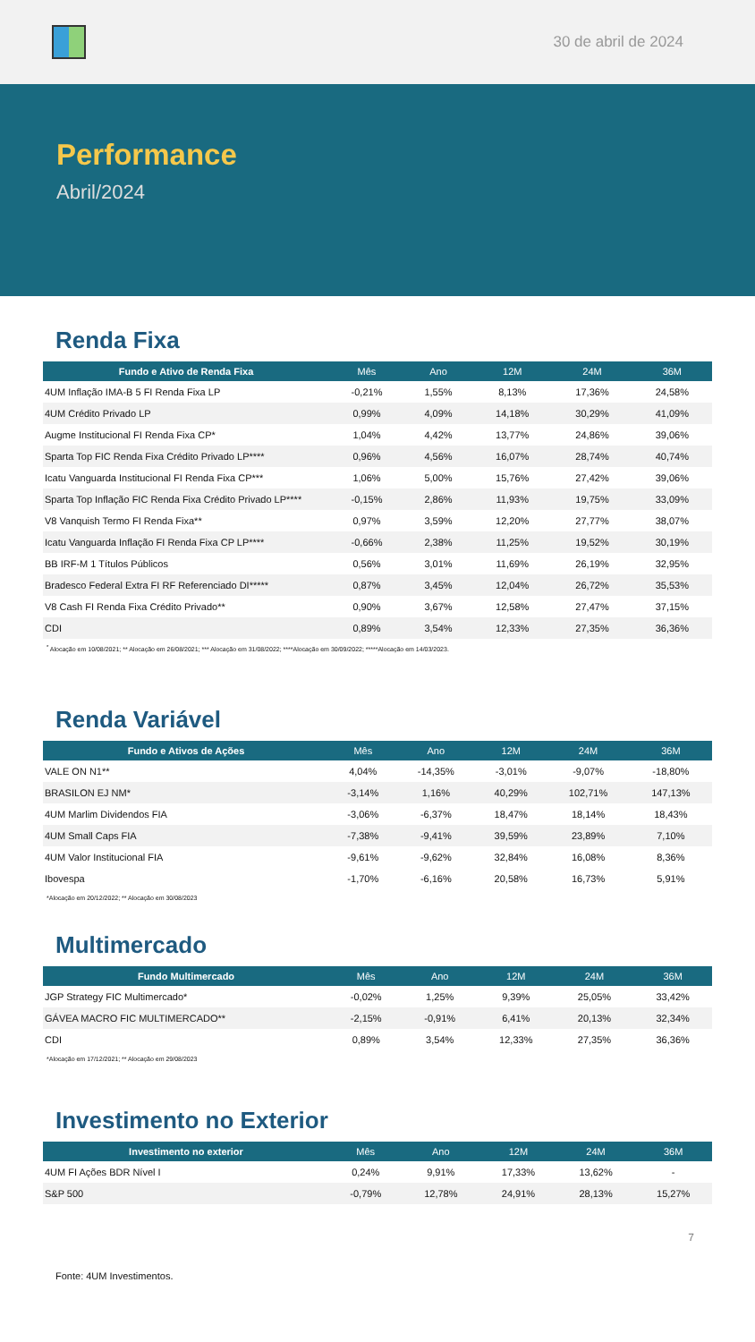30 de abril de 2024
Performance
Abril/2024
Renda Fixa
| Fundo e Ativo de Renda Fixa | Mês | Ano | 12M | 24M | 36M |
| --- | --- | --- | --- | --- | --- |
| 4UM Inflação IMA-B 5 FI Renda Fixa LP | -0,21% | 1,55% | 8,13% | 17,36% | 24,58% |
| 4UM Crédito Privado LP | 0,99% | 4,09% | 14,18% | 30,29% | 41,09% |
| Augme Institucional FI Renda Fixa CP* | 1,04% | 4,42% | 13,77% | 24,86% | 39,06% |
| Sparta Top FIC Renda Fixa Crédito Privado LP**** | 0,96% | 4,56% | 16,07% | 28,74% | 40,74% |
| Icatu Vanguarda Institucional FI Renda Fixa CP*** | 1,06% | 5,00% | 15,76% | 27,42% | 39,06% |
| Sparta Top Inflação FIC Renda Fixa Crédito Privado LP**** | -0,15% | 2,86% | 11,93% | 19,75% | 33,09% |
| V8 Vanquish Termo FI Renda Fixa** | 0,97% | 3,59% | 12,20% | 27,77% | 38,07% |
| Icatu Vanguarda Inflação FI Renda Fixa CP LP**** | -0,66% | 2,38% | 11,25% | 19,52% | 30,19% |
| BB IRF-M 1 Títulos Públicos | 0,56% | 3,01% | 11,69% | 26,19% | 32,95% |
| Bradesco Federal Extra FI RF Referenciado DI***** | 0,87% | 3,45% | 12,04% | 26,72% | 35,53% |
| V8 Cash FI Renda Fixa Crédito Privado** | 0,90% | 3,67% | 12,58% | 27,47% | 37,15% |
| CDI | 0,89% | 3,54% | 12,33% | 27,35% | 36,36% |
<sup>*</sup> Alocação em 10/08/2021; ** Alocação em 26/08/2021; *** Alocação em 31/08/2022; ****Alocação em 30/09/2022; *****Alocação em 14/03/2023.
Renda Variável
| Fundo e Ativos de Ações | Mês | Ano | 12M | 24M | 36M |
| --- | --- | --- | --- | --- | --- |
| VALE ON N1** | 4,04% | -14,35% | -3,01% | -9,07% | -18,80% |
| BRASILON EJ NM* | -3,14% | 1,16% | 40,29% | 102,71% | 147,13% |
| 4UM Marlim Dividendos FIA | -3,06% | -6,37% | 18,47% | 18,14% | 18,43% |
| 4UM Small Caps FIA | -7,38% | -9,41% | 39,59% | 23,89% | 7,10% |
| 4UM Valor Institucional FIA | -9,61% | -9,62% | 32,84% | 16,08% | 8,36% |
| Ibovespa | -1,70% | -6,16% | 20,58% | 16,73% | 5,91% |
*Alocação em 20/12/2022; ** Alocação em 30/08/2023
Multimercado
| Fundo Multimercado | Mês | Ano | 12M | 24M | 36M |
| --- | --- | --- | --- | --- | --- |
| JGP Strategy FIC Multimercado* | -0,02% | 1,25% | 9,39% | 25,05% | 33,42% |
| GÁVEA MACRO FIC MULTIMERCADO** | -2,15% | -0,91% | 6,41% | 20,13% | 32,34% |
| CDI | 0,89% | 3,54% | 12,33% | 27,35% | 36,36% |
*Alocação em 17/12/2021; ** Alocação em 29/08/2023
Investimento no Exterior
| Investimento no exterior | Mês | Ano | 12M | 24M | 36M |
| --- | --- | --- | --- | --- | --- |
| 4UM FI Ações BDR Nível I | 0,24% | 9,91% | 17,33% | 13,62% | - |
| S&P 500 | -0,79% | 12,78% | 24,91% | 28,13% | 15,27% |
7
Fonte: 4UM Investimentos.